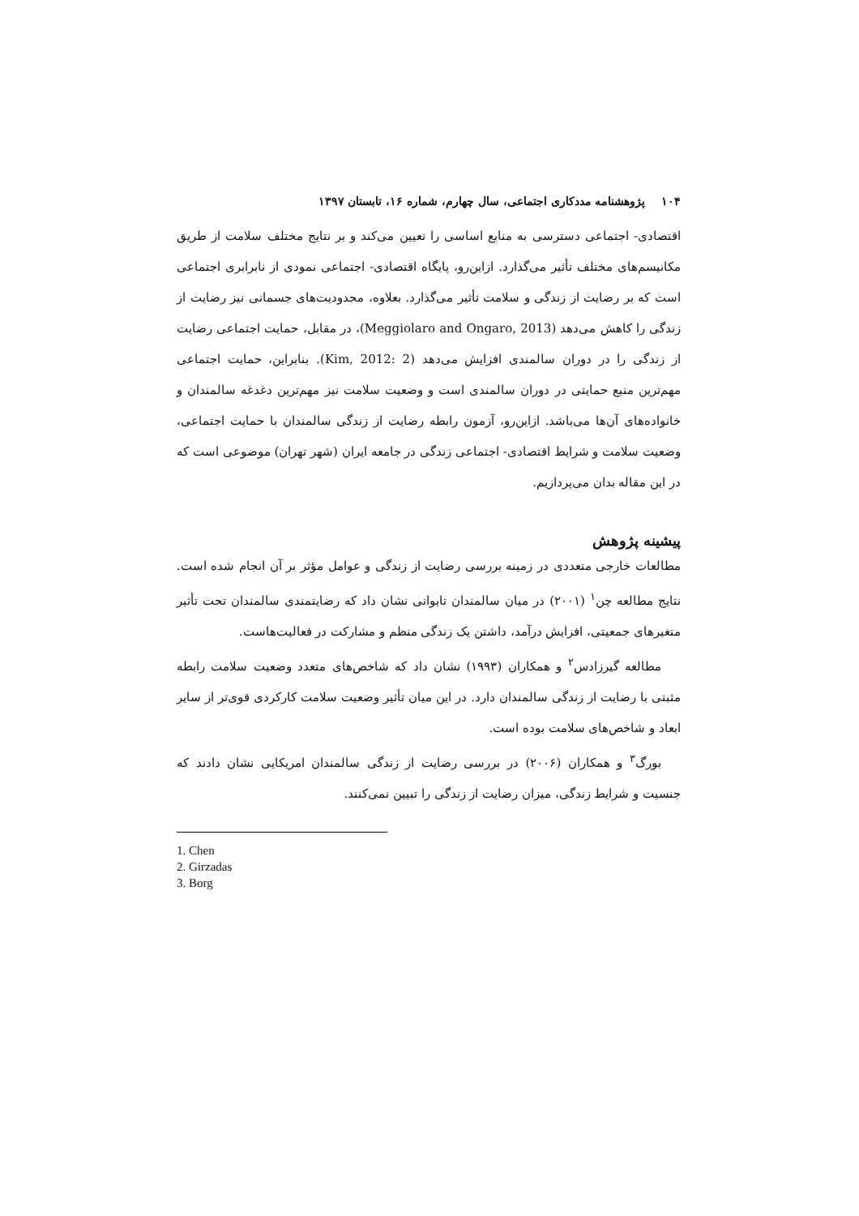۱۰۴ پژوهشنامه مددکاری اجتماعی، سال چهارم، شماره ۱۶، تابستان ۱۳۹۷
اقتصادی- اجتماعی دسترسی به منابع اساسی را تعیین می‌کند و بر نتایج مختلف سلامت از طریق مکانیسم‌های مختلف تأثیر می‌گذارد. ازاین‌رو، پایگاه اقتصادی- اجتماعی نمودی از نابرابری اجتماعی است که بر رضایت از زندگی و سلامت تأثیر می‌گذارد. بعلاوه، محدودیت‌های جسمانی نیز رضایت از زندگی را کاهش می‌دهد (Meggiolaro and Ongaro, 2013)، در مقابل، حمایت اجتماعی رضایت از زندگی را در دوران سالمندی افزایش می‌دهد (Kim, 2012: 2). بنابراین، حمایت اجتماعی مهم‌ترین منبع حمایتی در دوران سالمندی است و وضعیت سلامت نیز مهم‌ترین دغدغه سالمندان و خانواده‌های آن‌ها می‌باشد. ازاین‌رو، آزمون رابطه رضایت از زندگی سالمندان با حمایت اجتماعی، وضعیت سلامت و شرایط اقتصادی- اجتماعی زندگی در جامعه ایران (شهر تهران) موضوعی است که در این مقاله بدان می‌پردازیم.
پیشینه پژوهش
مطالعات خارجی متعددی در زمینه بررسی رضایت از زندگی و عوامل مؤثر بر آن انجام شده است. نتایج مطالعه چن<sup>۱</sup> (۲۰۰۱) در میان سالمندان تایوانی نشان داد که رضایتمندی سالمندان تحت تأثیر متغیرهای جمعیتی، افزایش درآمد، داشتن یک زندگی منظم و مشارکت در فعالیت‌هاست.
مطالعه گیرزادس<sup>۲</sup> و همکاران (۱۹۹۳) نشان داد که شاخص‌های متعدد وضعیت سلامت رابطه مثبتی با رضایت از زندگی سالمندان دارد. در این میان تأثیر وضعیت سلامت کارکردی قوی‌تر از سایر ابعاد و شاخص‌های سلامت بوده است.
بورگ<sup>۳</sup> و همکاران (۲۰۰۶) در بررسی رضایت از زندگی سالمندان امریکایی نشان دادند که جنسیت و شرایط زندگی، میزان رضایت از زندگی را تبیین نمی‌کنند.
1. Chen
2. Girzadas
3. Borg